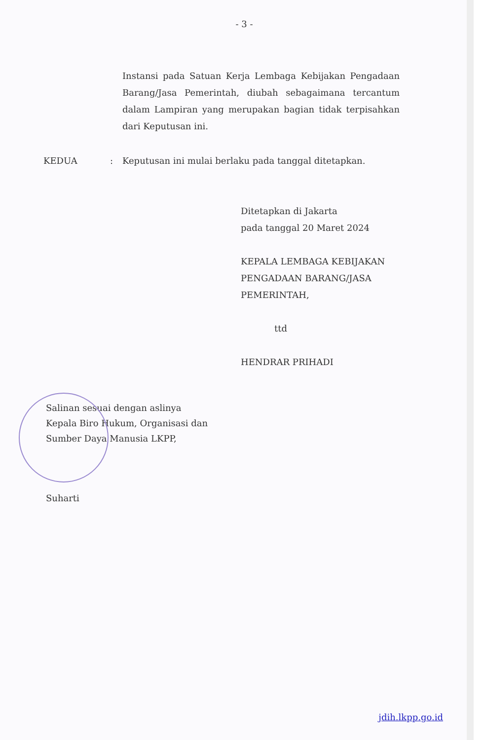- 3 -
Instansi pada Satuan Kerja Lembaga Kebijakan Pengadaan Barang/Jasa Pemerintah, diubah sebagaimana tercantum dalam Lampiran yang merupakan bagian tidak terpisahkan dari Keputusan ini.
KEDUA : Keputusan ini mulai berlaku pada tanggal ditetapkan.
Ditetapkan di Jakarta
pada tanggal 20 Maret 2024
KEPALA LEMBAGA KEBIJAKAN
PENGADAAN BARANG/JASA
PEMERINTAH,
ttd
HENDRAR PRIHADI
Salinan sesuai dengan aslinya
Kepala Biro Hukum, Organisasi dan
Sumber Daya Manusia LKPP,
Suharti
jdih.lkpp.go.id